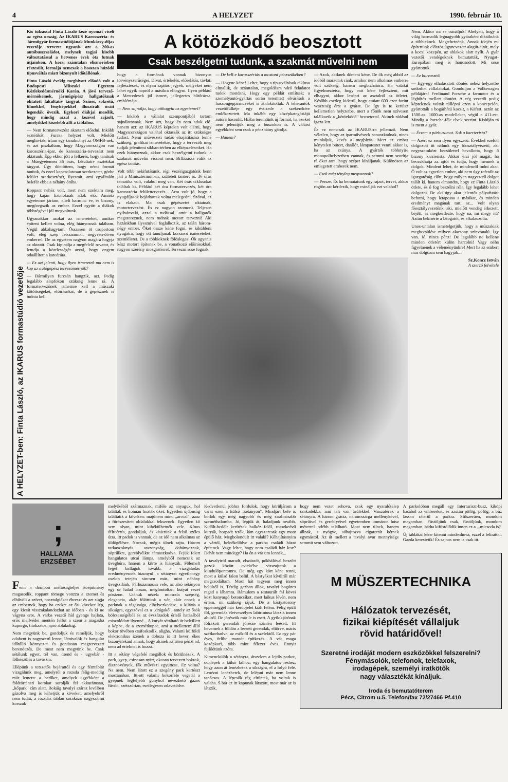4 A HELYZET 1990. február 10.
A HELYZET-ben: Finta László, az IKARUS formastúdió vezetője
Kis túlzással Finta László keze nyomát viseli az egész ország. Az IKARUS Karosszéria- és Járműgyár formastúdiójának Munkácsy-díjas vezetője tervezte ugyanis azt a 200-as autóbuszcsaládot, melynek tagjai kisebb változtatással a hetvenes évek óta futnak útjainkon. A kocsi számtalan elismerésben részesült, formája nemcsak a hosszan húzódó típusváltás miatt bizonyult időtállónak.
Finta László évekig meghívott előadó volt a Budapesti Műszaki Egyetem Közlekedésmérnöki Karán. A jövő tervező-mérnökeinek, járműgépész hallgatóknak oktatott fakultatív tárgyat. Színes, sokrétű, filmekkel, fényképekkel illusztrált óráit legendák övezik. Egykori diákjai mesélik, hogy mindig azzal a kezével rajzolt, amelyikkel közelebb állt a táblához.
— Nem formatervezést akartam előadni. Inkább esztétikát. Furcsa helyzet volt. Mielőtt meghívtak, írtam egy tanulmányt az OMFB-nek, és azt piszkáltam, hogy Magyarországon van karosszéria-ipar, de karosszéria-tervezést nem oktatunk. Épp ekkor jött a felkérés, hogy tanítsak a Műegyetemen 36 órás, fakultatív esztétikai tárgyat. Úgy döntöttem, hogy némi formát tanítok, és ezzel kapcsolatosan szerkezetet, görbe felület szerkesztését, ilyesmit, ami egyáltalán belefér ebbe a néhány órába.
Roppant nehéz volt, mert nem szoktam meg, hogy kaján fiataloknak adok elő. Amióta egyetemre jártam, eltelt harminc év, és bizony, megöregszik az ember. Ezzel együtt a diákok többségével jól megvoltunk.
Ugyanakkor azokat az ismereteket, amikre építeni kellett volna, elég hiányosnak találtam. Végül abbahagytam. Összesen öt csoportom volt, elég szép létszámmal, negyven-ötven emberrel. De az egyetem nagyon magára hagyja az oktatót. Csak kipipálja a megfelelő rovatot, és letudja a kötelességét azzal, hogy engem odaállított a katedrára.
— Ez azt jelenti, hogy ilyen ismeretek ma nem is kap az autógépész tervezőmérnök?
— Bármilyen furcsán hangzik, azt. Pedig legalább alapfokon szükség lenne rá. A formatervezőnek ismernie kell a műszaki kötöttségeket, előírásokat, de a gépésznek is tudnia kell,
A kötözködő beosztott
Csak beszélgetni tudunk, a szakmát művelni nem
hogy a formának vannak bizonyos törvényszerűségei. Divat, értékelés, előrelátás, távlati fejlesztések, és olyan sajátos jegyek, melyeket nem lehet egyik napról a másikra elhagyni. Ilyen például a Mercedesek jól ismert, jellegzetes hűtőrácsa, emblémája.
— Nem sajnálja, hogy otthagyta az egyetemet?
— Inkább a vállalat szempontjából tartom sajnálatosnak. Nem azt, hogy én nem adok elő, hanem azt: az IKARUS képtelen volt elérni, hogy Magyarországon valahol oktassák az itt szükséges tudást. Némi művészeti tudás elsajátítására lenne szükség, grafikai ismeretekre, hogy a tervezők meg tudják jeleníteni síkban-térben az elképzeléseiket. Ha ezek hiányoznak, akkor csak beszélgetni tudunk, a szakmát művelni viszont nem. Biflázássá válik az egész tanítás.
Volt több nekifutásunk, régi vezérigazgatónk benn járt a Minisztériumban, született tanterv is. 36 órás tematika volt, valahol meg van. Két órás ciklusokat találtak ki. Például két óra formatervezés, két óra karosszéria felülettervezés... Arra volt jó, hogy a nyugdíjasok bejárhattak volna melegedni. Szóval, ez is elakadt. Ma csak gépészetet oktatnak, motortervezést. És ez nagyon szomorú. Teljesen nyilvánvaló, azzal a tudással, amit a hallgatók megszereznek, nem tudnak motort tervezni! Aki hazánkban ilyesmivel foglalkozik, az talán három-négy ember. Őket össze kéne fogni, és kiküldeni nyugatra, hogy ott tanuljanak korszerű ismereteket, szemléletet. De a többieknek fölösleges! Ők ugyanis kész motort építenek be, a vonatkozó előírásokkal, nagyon szerény mozgástérrel. Tervezni sose fognak.
— De kell-e karosszériás a mostani pénzszűkében?
— Hogyne kéne! Lehet, hogy a típusváltások ciklusa elnyúlik, de számtalan, megoldásra váró feladatot tudok mondani. Hogy egy példát említsek: a személyautó-gyártás során teremtett elvárások a haszongépjárműveket is átalakították. A teherautók vezetőfülkéje egy évtizede a szekerekére emlékeztetett. Ma inkább egy középkategóriájú autóra hasonlít. Hiába teremtünk új formát, ha ezeket nem jelenítjük meg a buszokon is. A váltást egyébként sem csak a pénzhiány gátolja.
— Hanem?
— Azok, akiknek dönteni kéne. De ők még abból az időből maradtak ránk, amikor nem alkalmas emberre volt szükség, hanem megbízhatóra. Ha valakit figyelmeztetsz, hogy mit kéne fejleszteni, mit elhagyni, akkor lesöpri az asztalról az ötletet. Később esetleg kiderül, hogy emiatt 600 ezer forint veszteség érte a gyárat. De így is te kerülsz kellemetlen helyzetbe, mert a főnök nem szívesen találkozik a „kötözködő" beosztottal. Akinek rádásul igaza lett.
És ez nemcsak az IKARUS-ra jellemző. Nem véletlen, hogy az iparművészek panaszkodnak, nincs munkájuk, kevés a megbízás. Mert az ember kénytelen bútort, darálót, lámpatestet venni akkor is, ha az csúnya. A gyártók többnyire monopolhelyzetben vannak, és semmi nem szorítja rá őket arra, hogy szépet kínáljanak. Különösen az emlegetett emberek nem.
— Ezek még tényleg megvannak?
— Persze. És ha bemutatunk egy rajzot, tervet, akkor rögtön azt kérdezik, hogy csinálják ezt valahol?
Nem. Akkor mi se csináljuk! Ahelyett, hogy a világ harmadik legnagyobb gyáraként diktálnánk a többieknek. Megtehetnénk. Annak idején mi építettünk először úgynevezett alagút-ajtót, mely a kocsi közepén, az ablakok alatt nyílt. A gyár vezetői vendégeknek bemutatták, Nyugat-Európában meg is honosodott. Mi sose gyártottuk.
— Ez borzasztó!
— Egy-egy elhalasztott döntés nehéz helyzetbe sodorhat vállalatokat. Gondoljon a Volkswagen példájára! Ferdinand Porsche a farmotor és a léghűtés mellett döntött. A cég vezetői pedig képtelenek voltak túllépni ezen a koncepción, gyártották a bogárhátú kocsit, a Käfert, aztán az 1500-as, 1600-as modelleket, végül a 411-est. Mindig a Porsche-féle elvek szerint. Kishíján rá is ment a gyár.
— Érzem a párhuzamot. Sok a karrierista?
— Azért ez sem ilyen egyszerű. Évekkel ezelőtt dolgozott itt nálunk egy főosztályvezető, aki negyszemközt becsülettel bevallotta, hogy ő bizony karrierista. Akkor érzi jól magát, ha becsukhatja az ajtót és tudja, hogy mennek a dolgok. Mindent lehet, de mindenről tudni akar. Ő volt az egyetlen ember, aki nem úgy referált az igazgatóság előtt, hogy milyen nagyszerű dolgot talált ki, hanem elmondta, hogy ez Finta László ötlete, és ő fog beszélni róla. Így legalább lehet dolgozni. De aki úgy akar jelentős pályafutást befutni, hogy letapossa a másikat, és minden eredményt magának tart, az... Volt olyan főosztályvezetőnk, aki, mielőtt vendég érkezett, bejött, és megkérdezte, hogy na, mi megy itt? Aztán bekísérte a látogatót, és elkalauzolta.
Unos-untalan ismételgetjük, hogy a műszakiak megbecsülése milyen alacsony színvonalú. Így van. Jó, nincs pénz! De legalább ne kellene minden ötletért külön harcolni! Vagy néha figyelnének a véleményünkre! Mert ha az embert már dolgozni sem hagyják...
Sz.Koncz István
A szerző felvétele
;
HALLAMA
ERZSÉBET
Fenn a dombon méltóságteljes kőépítmény magasodik, roppant tömege vonzza a szemet és elbűvöli a szívet, nosztalgiákat ébreszt és azt súgja az embernek, hogy ha ezekre az ősi kövekre lép, egy kicsit visszakalandozhat az időben - és ki ne vágyna erre. A várba vezető híd gyenge hajlata, erős mellvédei mentén felfut a szem a magasba kuporgó, titokzatos, apró ablakokig.
Nem megyünk be, gondoljuk és reméljük, hogy odabent is nagyszerű lenne, látnivalók és hangulat időtálló környezet és gondosan megtervezett berendezés. De most nem megyünk be. Csak sétálunk egyet, tél van, csend és - ugyebár - fölkészülés a tavaszra.
Ellépünk a tetszetős bejárattól és egy fémtáblát vizsgálunk meg, amelyről a rozsda félig-meddig már lemette a betűket, amelyek egyébként a földtörténeti korokat sorolják fel akkurátusan, „kőpark" cím alatt. Bokáig tavalyi száraz levélben gázolva meg is lelhetjük a köveket, amelyekről nem tudni, a rozsdás táblán sorakozó nagyszámú korszak
melyikéből származnak, miféle az anyaguk, hol találták és honnan hozták őket. Egyetlen újdonság találtatik a köveken: majdnem mind „arccal", azaz a fűrészesített oldalukkal fekszenek. Egyetlen kő sem olyan, mint kibékülhetnék vele. Kínos félreértés, gondoljuk, és kisietünk a felső széles útra. Itt padok is vannak, de az idő nem alkalmas az üldögélésre. Nocsak, mégis ülnek rajta. Három tarkaszoknyás asszonyság, dohányoznak, söprűikre, gereblyéikre támaszkodva. Fejük felett hangulatos utcai lámpa, amelyből nemcsak az üvegbúra, hanem a körte is hiányzik. Fölemelt fejjel ballagok tovább, a vizsgálódás eredményesnek bizonyul: a sétányon egyetlenegy oszlop tetején sincsen más, mint néhány üvegszilánk. Párhuzamosan vele, az alsó sétányon egy úr halad lassan, megfontoltan, kutyát vezet pórázon. Utánuk nézek: micsoda szépség, elegancia, akár fölöttünk a vár, akár ennek a parknak a tágassága, elhelyezkedése, a kilátás a síkságra, egyszóval ez a „drágakő", amely az ősök bölcsességéből és az évszázadok érlelő hatásából csiszolódott ilyenné... A kutyát sétáltató úr beleillett a képbe, de a szemétkupac, ami a mellettem álló bokor tövében csúfoskodik, aligha. Valami külföldi elektronikus izének a doboza is itt hever, ékes bizonyítékául annak, hogy akinek az isten pénzt ad, nem ad értelmet is hozzá.
Itt a sétány végefelé megállok és körülnézek. A park, gyep, csinosan nyírt, okosan tervezett bokrok, disznövények, fák művészi együttese. Ez volna? Na nem. Nem látott ez a szegény park kertészt mostanában. Itt-ott valami bokorféle vegetál a gyepnek legfeljebb gúnyból nevezhető gazos füvön, szétszórtan, esetlegesen odavetődve.
Kedvetlenül jobbra fordulok, hogy körüljárom a várat ezen a külső „sétányon". Mindjárt bele is botlok egy még nagyobb és még siralmasabb szeméthalomba. Jó, lépjük át, haladjunk tovább. Kidőlt-bedőlt kerítések balkéz felől, rosszkedvű kutyák, horpadt tetők, lám egyszercsak egy most épülő ház. Megbolondult itt valaki? Kőhajításnyira a vártól, beleékelődve a parkba családi házat építenek. Vagy lehet, hogy nem családi ház lesz? Dehát nem mindegy? Ha én a vár ura lennék...
A tavalyiról maradt, elszáradt, pókhálóval beszőtt gazok között evickélve visszajutok a kiindulópontomra. De még egy kört kéne tenni, most a külső falon belül. A bástyákat kívülről már megcsodáltam. Most hát tegyem meg innen belülről is. Térdig gazban állok, tavalyi bogáncs ragad a lábamra. Bámulom a restaurált fal kövei közt kanyargó betoncsíkot, mert laikus lévén, nem értem, mi szükség rájuk. De a bástyatorony éppenséggel már kérdőjelet kiált felém. Félig épült föl, gerendák életveszélyes labirintusa látszik innen alulról. De jórészük már le is esett. A gyilokjárónak fölrakott gerendák jórésze szintén leesett. Itt hevernek a földön a leesett gerendák, eltörve, máris szétkorhadva, az esőktől és a szelektől. Ez egy pár éves, felibe maradt építkezés. A vár maga középkori, több mint félezer éves. Ennyit fejlődtünk azóta.
Kimenekülök a sétányra, átszelem a lejtős parkot, odalépek a külső falhoz, egy hangulatos réshez, hogy azon át lenézhetek a síkságra, el a folyó felé. Lenézni lenézhetek, de lelépni már nem lenne tanácsos. A lépcsők rég eltűntek, ha voltak is valaha. S bár ez itt kapunak látszott, most már az is látszik,
hogy nem vezet sehova, csak egy nyaralótelep szakadékba, ami teli van ürülékkel. Visszatérek a sétányra. A három grácia, narancssárga mellénykével, söprűivel és gereblyéivel egyetemben immáron húsz méterrel odébb található. Most nem ülnek, hanem állnak, s nyögve, sóhajtozva cigarettát kérnek egymástól. Az út mellett a tavalyi avar mennyisége semmit sem változott.
A parkolóban megáll egy Interturiszt-busz, kiköpi hasából az embereket, és azután pöfög, pöfög, a bűz lassan ráterül a parkra. Stílszerűen, mondom magamban. Füstöljünk csak, füstöljünk, mondom magamban, hátha kifüstölődik innen ez a ...micsoda is?
Új táblákat kéne kitenni mindenhová, ezzel a felirattal: Gazda kerestetik! És sajnos nem is csak itt.
M MÜSZERTECHNIKA
Hálózatok tervezését,
fizikai kiépítését vállaljuk
rövid határidővel!
Szeretné irodáját modern eszközökkel felszerelni?
Fénymásolók, telefonok, telefaxok,
irodagépek, személyi iratkötők
nagy választékát kínáljuk.
Iroda és bemutatóterem
Pécs, Citrom u.5. Telefon/fax 72/27466 Pf.410